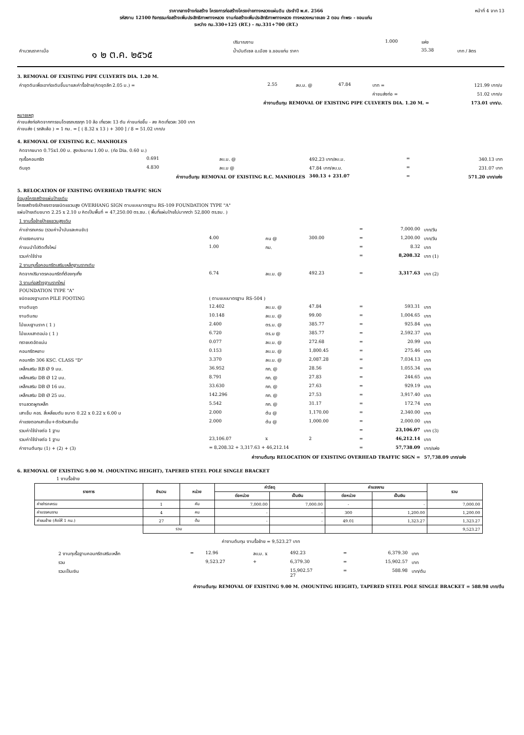ราคากลางจ้างก่อสร้าง โครงการก่อสร้างโครงข่ายทางหลวงแผ่นดิน ประจำปี พ.ศ. 2566
รหัสงาน 12100 กิจกรรมก่อสร้างเพิ่มประสิทธิภาพทางหลวง งานก่อสร้างเพิ่มประสิทธิภาพทางหลวง ทางหลวงหมายเลข 2 ตอน ท่าพระ - ขอนแก่น
ระหว่าง กม.330+125 (RT.) - กม.331+700 (RT.)
หน้าที่ 4 จาก 13
| | | ปริมาณงาน | 1.000 | แห่ง | |
| คำนวณราคาเมื่อ | ๑ ๒ ต.ค. ๒๕๖๕ | น้ำมันดีเซล อ.เมือง จ.ขอนแก่น ราคา | | 35.38 | บาท / ลิตร |
3. REMOVAL OF EXISTING PIPE CULVERTS DIA. 1.20 M.
| ค่าขุดดินเพื่อเอาท่อเดิมขึ้นมาและค่ารื้อย้าย(คิดขุดลึก 2.05 ม.) = | 2.55 | ลบ.ม. @ | 47.84 | บาท = | 121.99 บาท/ม |
| | | | | ค่าขนส่งท่อ = | 51.02 บาท/ม |
| ค่างานต้นทุน REMOVAL OF EXISTING PIPE CULVERTS DIA. 1.20 M. = | | | | | 173.01 บาท/ม. |
หมายเหตุ
ค่าขนส่งท่อคิดจากการขนโดยรถบรรทุก 10 ล้อ เที่ยวละ 13 ตัน ค่าขนท่อขึ้น - ลง คิดเที่ยวละ 300 บาท
ค่าขนส่ง ( รถสิบล้อ ) = 1 กม. = [ ( 8.32 x 13 ) + 300 ] / 8 = 51.02 บาท/ม
4. REMOVAL OF EXISTING R.C. MANHOLES
| คิดจากขนาด 0.75x1.00 ม. สูงประมาณ 1.00 ม. (ท่อ Dia. 0.60 ม.) | | | | | |
| ทุบรื้อคอนกรีต | 0.691 | ลบ.ม. @ | 492.23 บาท/ลบ.ม. | = | 340.13 บาท |
| ดินขุด | 4.830 | ลบ.ม @ | 47.84 บาท/ลบ.ม. | = | 231.07 บาท |
| ค่างานต้นทุน REMOVAL OF EXISTING R.C. MANHOLES | | | 340.13 + 231.07 | = | 571.20 บาท/แห่ง |
5. RELOCATION OF EXISTING OVERHEAD TRAFFIC SIGN
ข้อมูลโครงสร้างแผ่นป้ายเดิม
โครงสร้างรับป้ายจราจรชนิดแขวนสูง OVERHANG SIGN ตามแบบมาตรฐาน RS-109 FOUNDATION TYPE "A"
แผ่นป้ายเดิมขนาด 2.25 x 2.10 ม คิดเป็นพื้นที่ = 47,250.00 ตร.ซม. ( พื้นที่แผ่นป้ายไม่มากกว่า 52,800 ตร.ซม. )
| 1 งานรื้อย้ายป้ายแขวนสูงเดิม | | | | | | |
| ค่าเช่ารถเครน (รวมค่าน้ำมันและคนขับ) | | | | = | 7,000.00 | บาท/วัน |
| ค่าแรงคนงาน | 4.00 | คน @ | 300.00 | = | 1,200.00 | บาท/วัน |
| ค่าขนนำไปติดตั้งใหม่ | 1.00 | กม. | | = | 8.32 | บาท |
| รวมค่าใช้จ่าย | | | | = | 8,208.32 | บาท (1) |
| 2 งานทุบรื้อคอนกรีตเสริมเหล็กฐานรากเดิม | | | | | | |
| คิดจากปริมาตรคอนกรีตที่ต้องทุบทิ้ง | 6.74 | ลบ.ม. @ | 492.23 | = | 3,317.63 | บาท (2) |
| 3 งานก่อสร้างฐานรากใหม่ | | | | | | |
| FOUNDATION TYPE "A" | | | | | | |
| ชนิดของฐานราก PILE FOOTING | ( ตามแบบมาตรฐาน RS-504 ) | | | | | |
| งานดินขุด | 12.402 | ลบ.ม. @ | 47.84 | = | 593.31 | บาท |
| งานดินถม | 10.148 | ลบ.ม. @ | 99.00 | = | 1,004.65 | บาท |
| ไม้แบบฐานราก ( 1 ) | 2.400 | ตร.ม. @ | 385.77 | = | 925.84 | บาท |
| ไม้แบบเสาตอม่อ ( 1 ) | 6.720 | ตร.ม @ | 385.77 | = | 2,592.37 | บาท |
| ทรายบดอัดแน่น | 0.077 | ลบ.ม. @ | 272.68 | = | 20.99 | บาท |
| คอนกรีตหยาบ | 0.153 | ลบ.ม. @ | 1,800.45 | = | 275.46 | บาท |
| คอนกรีต 306 KSC. CLASS "D" | 3.370 | ลบ.ม. @ | 2,087.28 | = | 7,034.13 | บาท |
| เหล็กเสริม RB Ø 9 มม. | 36.952 | กก. @ | 28.56 | = | 1,055.34 | บาท |
| เหล็กเสริม DB Ø 12 มม. | 8.791 | กก. @ | 27.83 | = | 244.65 | บาท |
| เหล็กเสริม DB Ø 16 มม. | 33.630 | กก. @ | 27.63 | = | 929.19 | บาท |
| เหล็กเสริม DB Ø 25 มม. | 142.296 | กก. @ | 27.53 | = | 3,917.40 | บาท |
| งานลวดผูกเหล็ก | 5.542 | กก. @ | 31.17 | = | 172.74 | บาท |
| เสาเข็ม คอร. สี่เหลี่ยมตัน ขนาด 0.22 x 0.22 x 6.00 ม | 2.000 | ต้น @ | 1,170.00 | = | 2,340.00 | บาท |
| ค่าแรงตอกเสาเข็ม+ตัดหัวเสาเข็ม | 2.000 | ต้น @ | 1,000.00 | = | 2,000.00 | บาท |
| รวมค่าใช้จ่ายต่อ 1 ฐาน | | | | = | 23,106.07 | บาท (3) |
| รวมค่าใช้จ่ายต่อ 1 ฐาน | 23,106.07 | x | 2 | = | 46,212.14 | บาท |
| ค่างานต้นทุน (1) + (2) + (3) | = 8,208.32 + 3,317.63 + 46,212.14 | | | = | 57,738.09 | บาท/แห่ง |
| ค่างานต้นทุน RELOCATION OF EXISTING OVERHEAD TRAFFIC SIGN = | | | | | | 57,738.09 บาท/แห่ง |
6. REMOVAL OF EXISTING 9.00 M. (MOUNTING HEIGHT), TAPERED STEEL POLE SINGLE BRACKET
1 งานรื้อย้าย
| รายการ | จำนวน | หน่วย | ค่าวัสดุ | | ค่าแรงงาน | | รวม |
| --- | --- | --- | --- | --- | --- | --- | --- |
| | | | ต่อหน่วย | เป็นเงิน | ต่อหน่วย | เป็นเงิน | |
| ค่าเช่ารถเครน | 1 | คัน | 7,000.00 | 7,000.00 | - | - | 7,000.00 |
| ค่าแรงคนงาน | 4 | คน | - | - | 300 | 1,200.00 | 1,200.00 |
| ค่าขนย้าย (คิดให้ 1 กม.) | 27 | ต้น | - | - | 49.01 | 1,323.27 | 1,323.27 |
| | รวม | | | | | | 9,523.27 |
ค่างานต้นทุน งานรื้อย้าย = 9,523.27 บาท
| 2 งานทุบรื้อฐานคอนกรีตเสริมเหล็ก | = | 12.96 | ลบ.ม. x | 492.23 | = | 6,379.30 | บาท |
| รวม | | 9,523.27 | + | 6,379.30 | = | 15,902.57 | บาท |
| รวมเป็นเงิน | | | | 15,902.57 27 | = | 588.98 | บาท/ต้น |
ค่างานต้นทุน REMOVAL OF EXISTING 9.00 M. (MOUNTING HEIGHT), TAPERED STEEL POLE SINGLE BRACKET = 588.98 บาท/ต้น